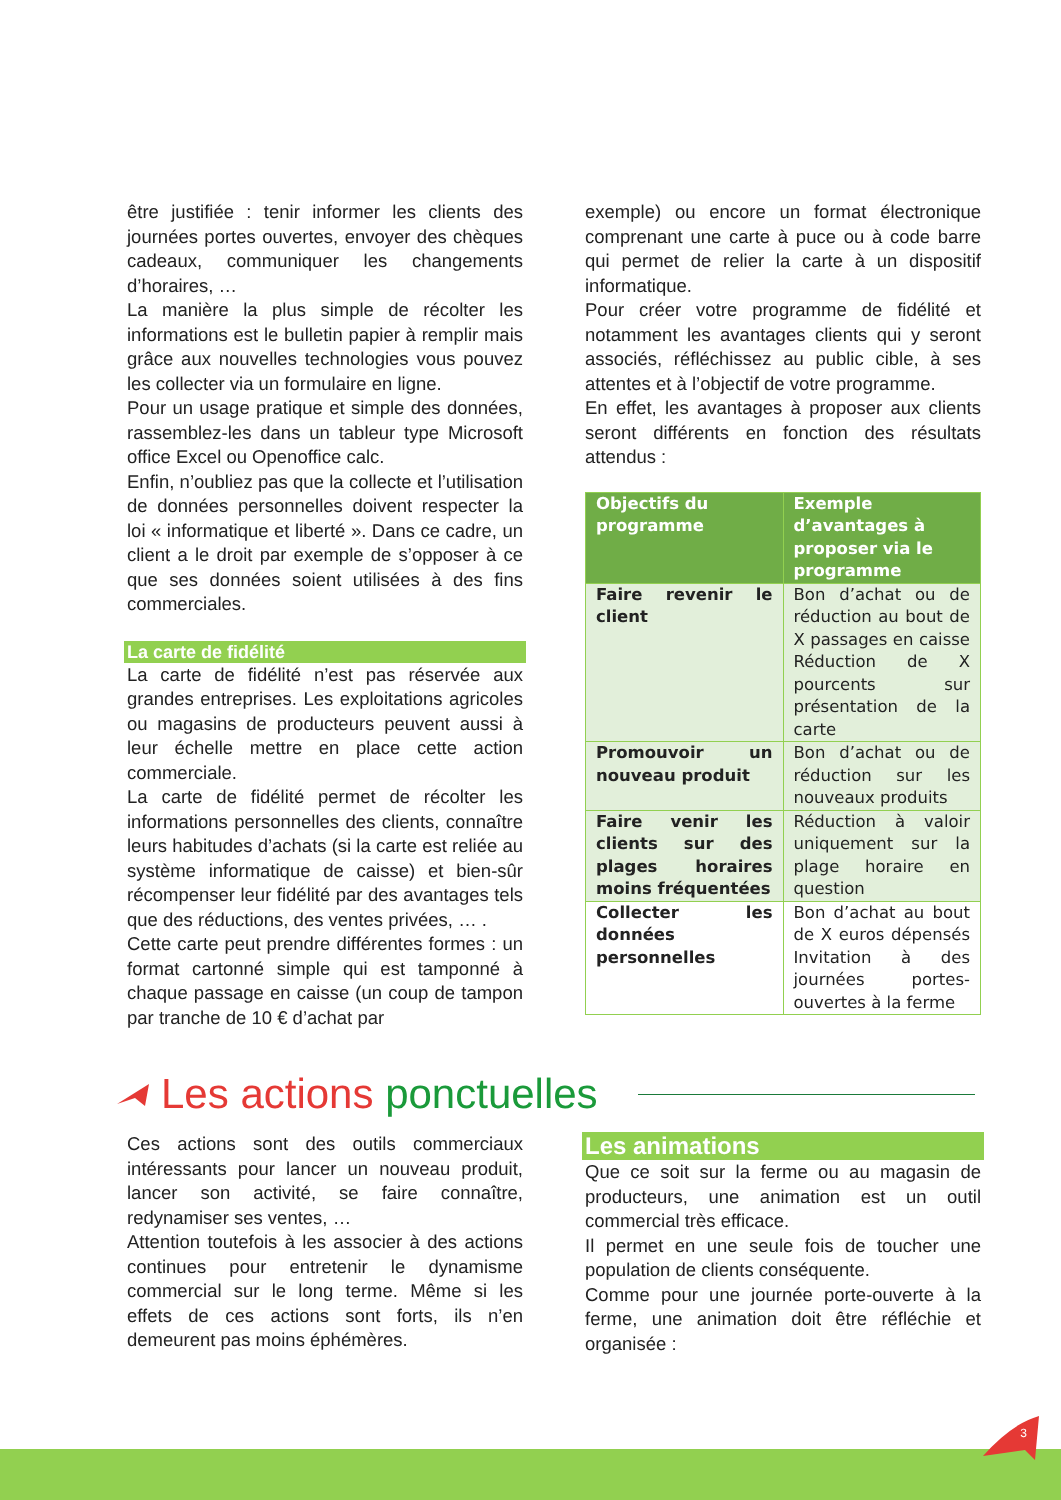être justifiée : tenir informer les clients des journées portes ouvertes, envoyer des chèques cadeaux, communiquer les changements d’horaires, …
La manière la plus simple de récolter les informations est le bulletin papier à remplir mais grâce aux nouvelles technologies vous pouvez les collecter via un formulaire en ligne.
Pour un usage pratique et simple des données, rassemblez-les dans un tableur type Microsoft office Excel ou Openoffice calc.
Enfin, n’oubliez pas que la collecte et l’utilisation de données personnelles doivent respecter la loi « informatique et liberté ». Dans ce cadre, un client a le droit par exemple de s’opposer à ce que ses données soient utilisées à des fins commerciales.
La carte de fidélité
La carte de fidélité n’est pas réservée aux grandes entreprises. Les exploitations agricoles ou magasins de producteurs peuvent aussi à leur échelle mettre en place cette action commerciale.
La carte de fidélité permet de récolter les informations personnelles des clients, connaître leurs habitudes d’achats (si la carte est reliée au système informatique de caisse) et bien-sûr récompenser leur fidélité par des avantages tels que des réductions, des ventes privées, … .
Cette carte peut prendre différentes formes : un format cartonné simple qui est tamponné à chaque passage en caisse (un coup de tampon par tranche de 10 € d’achat par
exemple) ou encore un format électronique comprenant une carte à puce ou à code barre qui permet de relier la carte à un dispositif informatique.
Pour créer votre programme de fidélité et notamment les avantages clients qui y seront associés, réfléchissez au public cible, à ses attentes et à l’objectif de votre programme.
En effet, les avantages à proposer aux clients seront différents en fonction des résultats attendus :
| Objectifs du programme | Exemple d’avantages à proposer via le programme |
| --- | --- |
| Faire revenir le client | Bon d’achat ou de réduction au bout de X passages en caisse Réduction de X pourcents sur présentation de la carte |
| Promouvoir un nouveau produit | Bon d’achat ou de réduction sur les nouveaux produits |
| Faire venir les clients sur des plages horaires moins fréquentées | Réduction à valoir uniquement sur la plage horaire en question |
| Collecter les données personnelles | Bon d’achat au bout de X euros dépensés Invitation à des journées portes-ouvertes à la ferme |
Les actions ponctuelles
Ces actions sont des outils commerciaux intéressants pour lancer un nouveau produit, lancer son activité, se faire connaître, redynamiser ses ventes, …
Attention toutefois à les associer à des actions continues pour entretenir le dynamisme commercial sur le long terme. Même si les effets de ces actions sont forts, ils n’en demeurent pas moins éphémères.
Les animations
Que ce soit sur la ferme ou au magasin de producteurs, une animation est un outil commercial très efficace.
Il permet en une seule fois de toucher une population de clients conséquente.
Comme pour une journée porte-ouverte à la ferme, une animation doit être réfléchie et organisée :
3